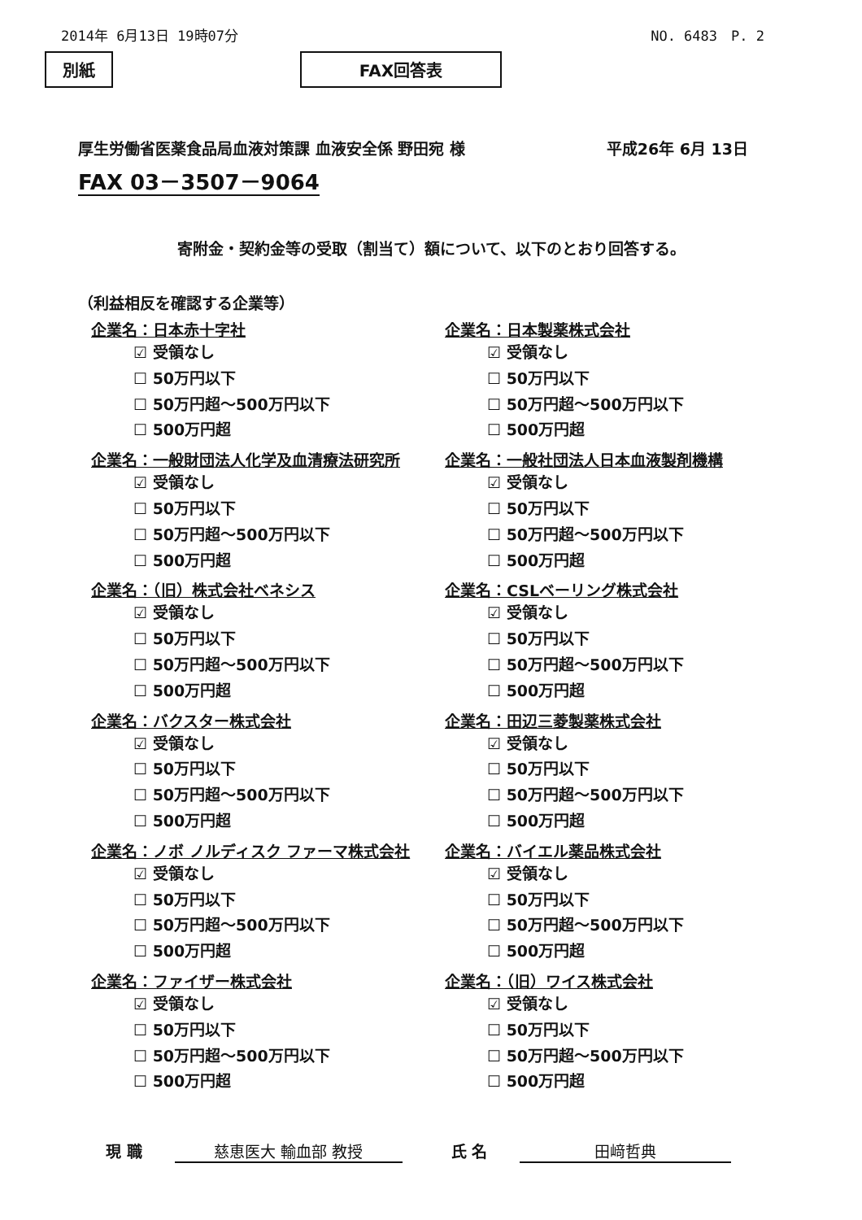2014年 6月13日 19時07分 NO. 6483　P. 2
別紙 FAX回答表
厚生労働省医薬食品局血液対策課 血液安全係 野田宛 様 平成26年 6月 13日
FAX 03－3507－9064
寄附金・契約金等の受取（割当て）額について、以下のとおり回答する。
（利益相反を確認する企業等）
企業名：日本赤十字社
☑ 受領なし
☐ 50万円以下
☐ 50万円超～500万円以下
☐ 500万円超
企業名：日本製薬株式会社
☑ 受領なし
☐ 50万円以下
☐ 50万円超～500万円以下
☐ 500万円超
企業名：一般財団法人化学及血清療法研究所
☑ 受領なし
☐ 50万円以下
☐ 50万円超～500万円以下
☐ 500万円超
企業名：一般社団法人日本血液製剤機構
☑ 受領なし
☐ 50万円以下
☐ 50万円超～500万円以下
☐ 500万円超
企業名：（旧）株式会社ベネシス
☑ 受領なし
☐ 50万円以下
☐ 50万円超～500万円以下
☐ 500万円超
企業名：CSLベーリング株式会社
☑ 受領なし
☐ 50万円以下
☐ 50万円超～500万円以下
☐ 500万円超
企業名：バクスター株式会社
☑ 受領なし
☐ 50万円以下
☐ 50万円超～500万円以下
☐ 500万円超
企業名：田辺三菱製薬株式会社
☑ 受領なし
☐ 50万円以下
☐ 50万円超～500万円以下
☐ 500万円超
企業名：ノボ ノルディスク ファーマ株式会社
☑ 受領なし
☐ 50万円以下
☐ 50万円超～500万円以下
☐ 500万円超
企業名：バイエル薬品株式会社
☑ 受領なし
☐ 50万円以下
☐ 50万円超～500万円以下
☐ 500万円超
企業名：ファイザー株式会社
☑ 受領なし
☐ 50万円以下
☐ 50万円超～500万円以下
☐ 500万円超
企業名：（旧）ワイス株式会社
☑ 受領なし
☐ 50万円以下
☐ 50万円超～500万円以下
☐ 500万円超
現 職 慈恵医大 輸血部 教授 氏 名 田﨑哲典